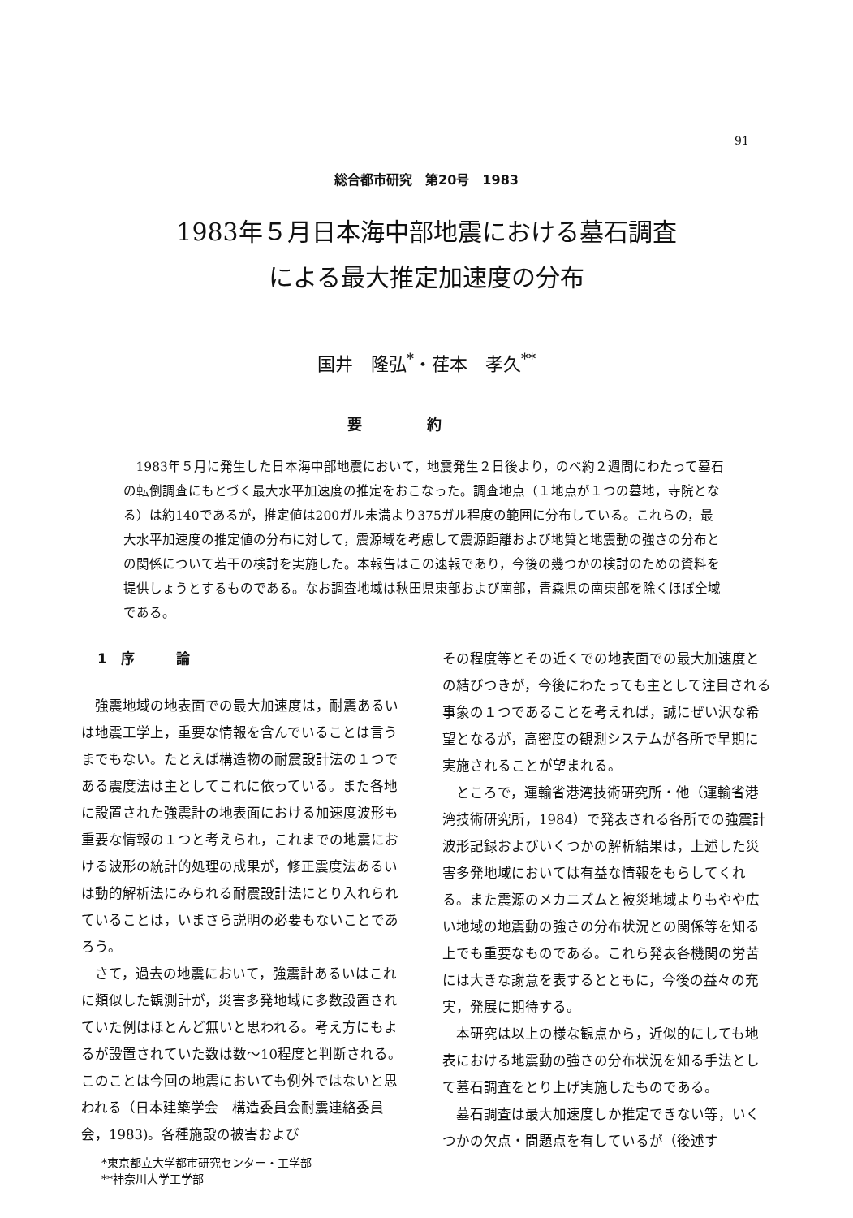91
総合都市研究　第20号　1983
1983年５月日本海中部地震における墓石調査
による最大推定加速度の分布
国井　隆弘<sup>*</sup>・荏本　孝久<sup>**</sup>
要約
1983年５月に発生した日本海中部地震において，地震発生２日後より，のべ約２週間にわたって墓石の転倒調査にもとづく最大水平加速度の推定をおこなった。調査地点（１地点が１つの墓地，寺院となる）は約140であるが，推定値は200ガル未満より375ガル程度の範囲に分布している。これらの，最大水平加速度の推定値の分布に対して，震源域を考慮して震源距離および地質と地震動の強さの分布との関係について若干の検討を実施した。本報告はこの速報であり，今後の幾つかの検討のための資料を提供しょうとするものである。なお調査地域は秋田県東部および南部，青森県の南東部を除くほぼ全域である。
1　序　　　論
強震地域の地表面での最大加速度は，耐震あるいは地震工学上，重要な情報を含んでいることは言うまでもない。たとえば構造物の耐震設計法の１つである震度法は主としてこれに依っている。また各地に設置された強震計の地表面における加速度波形も重要な情報の１つと考えられ，これまでの地震における波形の統計的処理の成果が，修正震度法あるいは動的解析法にみられる耐震設計法にとり入れられていることは，いまさら説明の必要もないことであろう。
さて，過去の地震において，強震計あるいはこれに類似した観測計が，災害多発地域に多数設置されていた例はほとんど無いと思われる。考え方にもよるが設置されていた数は数～10程度と判断される。このことは今回の地震においても例外ではないと思われる（日本建築学会　構造委員会耐震連絡委員会，1983)。各種施設の被害および
*東京都立大学都市研究センター・工学部
**神奈川大学工学部
その程度等とその近くでの地表面での最大加速度との結びつきが，今後にわたっても主として注目される事象の１つであることを考えれば，誠にぜい沢な希望となるが，高密度の観測システムが各所で早期に実施されることが望まれる。
ところで，運輸省港湾技術研究所・他（運輸省港湾技術研究所，1984）で発表される各所での強震計波形記録およびいくつかの解析結果は，上述した災害多発地域においては有益な情報をもらしてくれる。また震源のメカニズムと被災地域よりもやや広い地域の地震動の強さの分布状況との関係等を知る上でも重要なものである。これら発表各機関の労苦には大きな謝意を表するとともに，今後の益々の充実，発展に期待する。
本研究は以上の様な観点から，近似的にしても地表における地震動の強さの分布状況を知る手法として墓石調査をとり上げ実施したものである。
墓石調査は最大加速度しか推定できない等，いくつかの欠点・問題点を有しているが（後述す